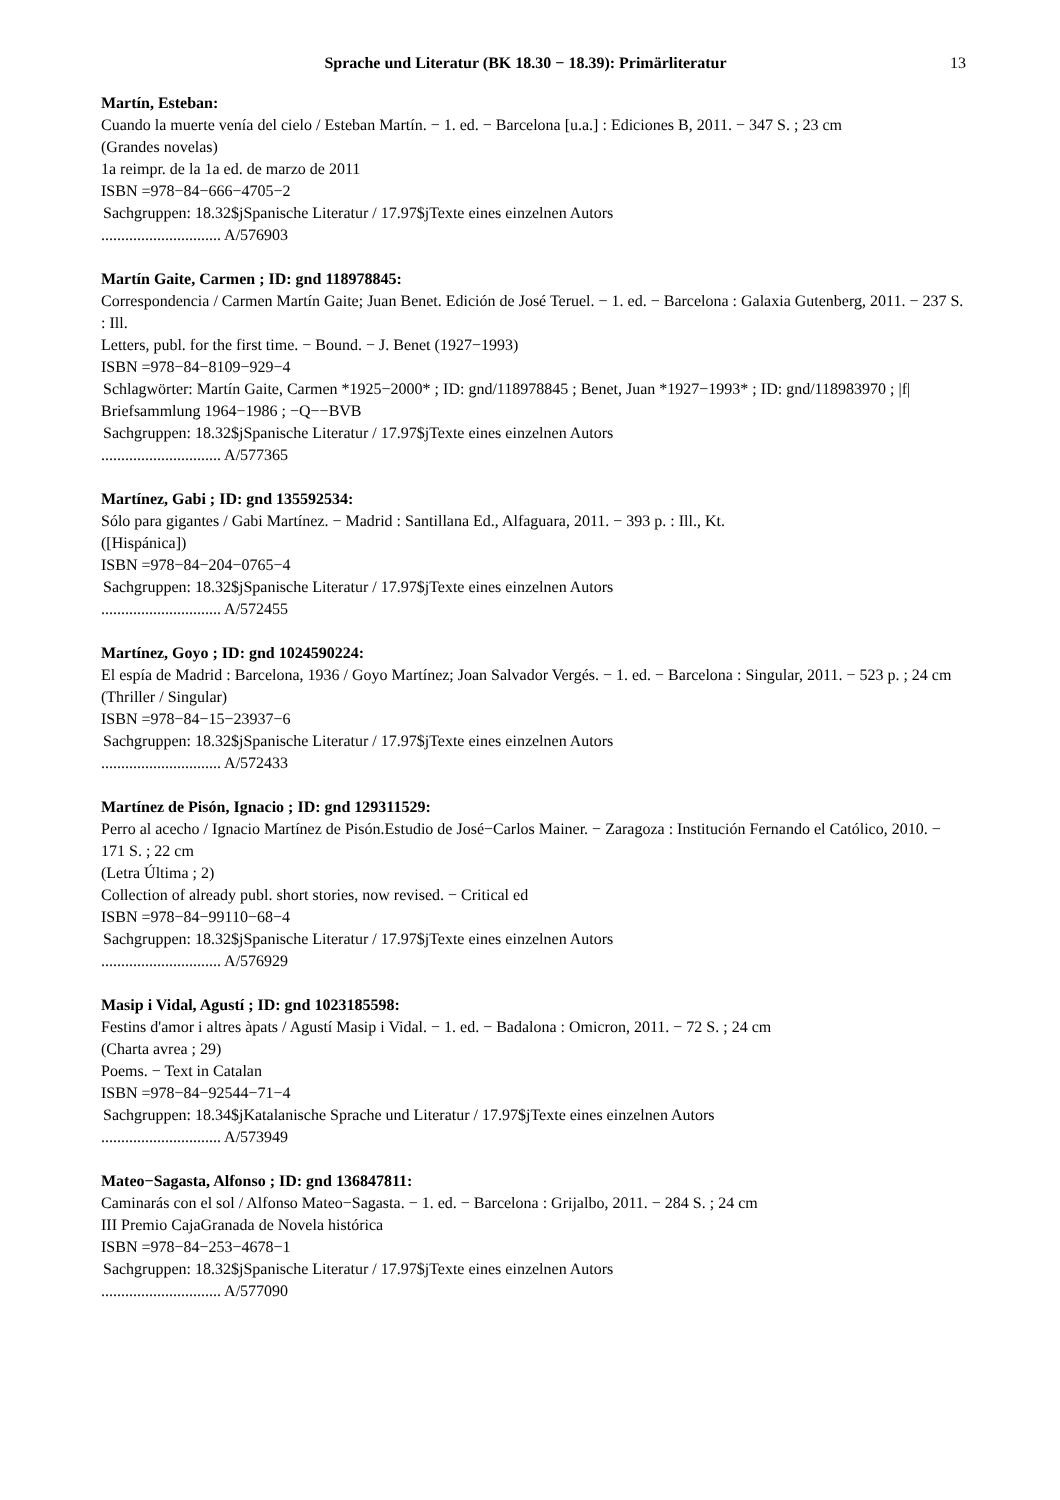Sprache und Literatur (BK 18.30 − 18.39): Primärliteratur 13
Martín, Esteban:
Cuando la muerte venía del cielo / Esteban Martín. − 1. ed. − Barcelona [u.a.] : Ediciones B, 2011. − 347 S. ; 23 cm
(Grandes novelas)
1a reimpr. de la 1a ed. de marzo de 2011
ISBN =978−84−666−4705−2
Sachgruppen: 18.32$jSpanische Literatur / 17.97$jTexte eines einzelnen Autors
.............................. A/576903
Martín Gaite, Carmen ; ID: gnd 118978845:
Correspondencia / Carmen Martín Gaite; Juan Benet. Edición de José Teruel. − 1. ed. − Barcelona : Galaxia Gutenberg, 2011. − 237 S. : Ill.
Letters, publ. for the first time. − Bound. − J. Benet (1927−1993)
ISBN =978−84−8109−929−4
Schlagwörter: Martín Gaite, Carmen *1925−2000* ; ID: gnd/118978845 ; Benet, Juan *1927−1993* ; ID: gnd/118983970 ; |f| Briefsammlung 1964−1986 ; −Q−−BVB
Sachgruppen: 18.32$jSpanische Literatur / 17.97$jTexte eines einzelnen Autors
.............................. A/577365
Martínez, Gabi ; ID: gnd 135592534:
Sólo para gigantes / Gabi Martínez. − Madrid : Santillana Ed., Alfaguara, 2011. − 393 p. : Ill., Kt.
([Hispánica])
ISBN =978−84−204−0765−4
Sachgruppen: 18.32$jSpanische Literatur / 17.97$jTexte eines einzelnen Autors
.............................. A/572455
Martínez, Goyo ; ID: gnd 1024590224:
El espía de Madrid : Barcelona, 1936 / Goyo Martínez; Joan Salvador Vergés. − 1. ed. − Barcelona : Singular, 2011. − 523 p. ; 24 cm
(Thriller / Singular)
ISBN =978−84−15−23937−6
Sachgruppen: 18.32$jSpanische Literatur / 17.97$jTexte eines einzelnen Autors
.............................. A/572433
Martínez de Pisón, Ignacio ; ID: gnd 129311529:
Perro al acecho / Ignacio Martínez de Pisón.Estudio de José−Carlos Mainer. − Zaragoza : Institución Fernando el Católico, 2010. − 171 S. ; 22 cm
(Letra Última ; 2)
Collection of already publ. short stories, now revised. − Critical ed
ISBN =978−84−99110−68−4
Sachgruppen: 18.32$jSpanische Literatur / 17.97$jTexte eines einzelnen Autors
.............................. A/576929
Masip i Vidal, Agustí ; ID: gnd 1023185598:
Festins d'amor i altres àpats / Agustí Masip i Vidal. − 1. ed. − Badalona : Omicron, 2011. − 72 S. ; 24 cm
(Charta avrea ; 29)
Poems. − Text in Catalan
ISBN =978−84−92544−71−4
Sachgruppen: 18.34$jKatalanische Sprache und Literatur / 17.97$jTexte eines einzelnen Autors
.............................. A/573949
Mateo−Sagasta, Alfonso ; ID: gnd 136847811:
Caminarás con el sol / Alfonso Mateo−Sagasta. − 1. ed. − Barcelona : Grijalbo, 2011. − 284 S. ; 24 cm
III Premio CajaGranada de Novela histórica
ISBN =978−84−253−4678−1
Sachgruppen: 18.32$jSpanische Literatur / 17.97$jTexte eines einzelnen Autors
.............................. A/577090